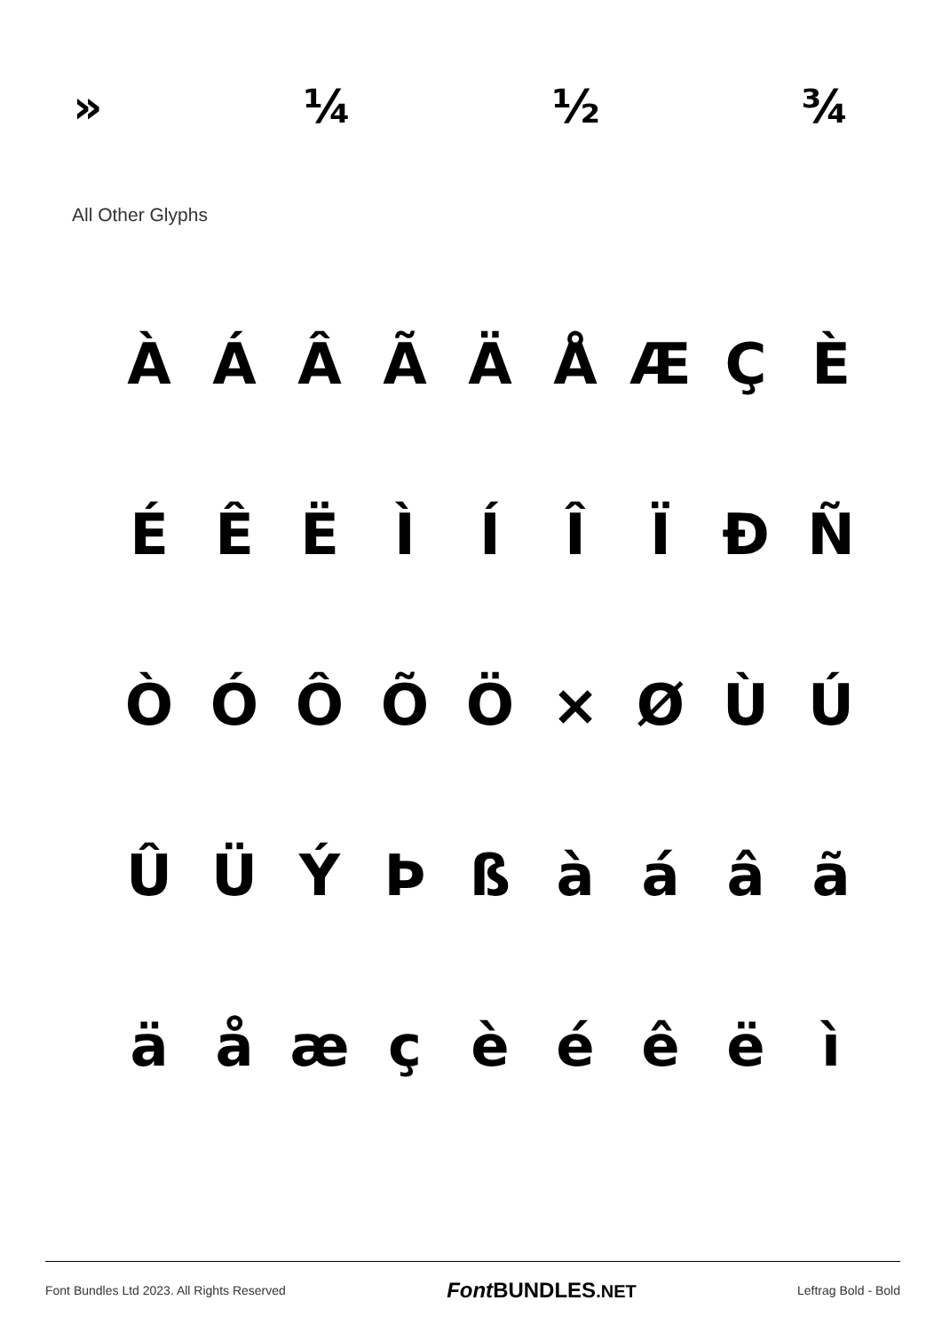» ¼ ½ ¾
All Other Glyphs
ÀÁÂÃÄÅÆÇÈ
ÉÊËÌÍÎÏĐÑ
ÒÓÔÕÖ × ØÙÚ
ÛÜÝÞßàáâã
äåæçèéêëì
Font Bundles Ltd 2023. All Rights Reserved Font BUNDLES.NET Leftrag Bold - Bold